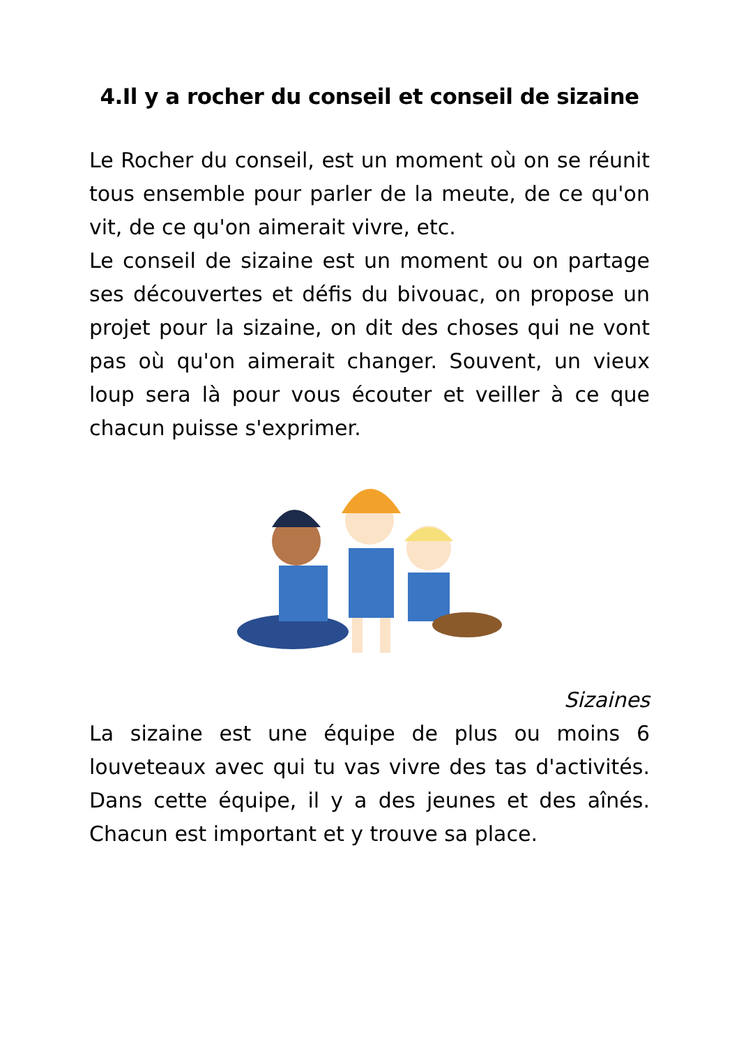4.Il y a rocher du conseil et conseil de sizaine
Le Rocher du conseil, est un moment où on se réunit tous ensemble pour parler de la meute, de ce qu'on vit, de ce qu'on aimerait vivre, etc.
Le conseil de sizaine est un moment ou on partage ses découvertes et défis du bivouac, on propose un projet pour la sizaine, on dit des choses qui ne vont pas où qu'on aimerait changer. Souvent, un vieux loup sera là pour vous écouter et veiller à ce que chacun puisse s'exprimer.
Sizaines
La sizaine est une équipe de plus ou moins 6 louveteaux avec qui tu vas vivre des tas d'activités. Dans cette équipe, il y a des jeunes et des aînés. Chacun est important et y trouve sa place.